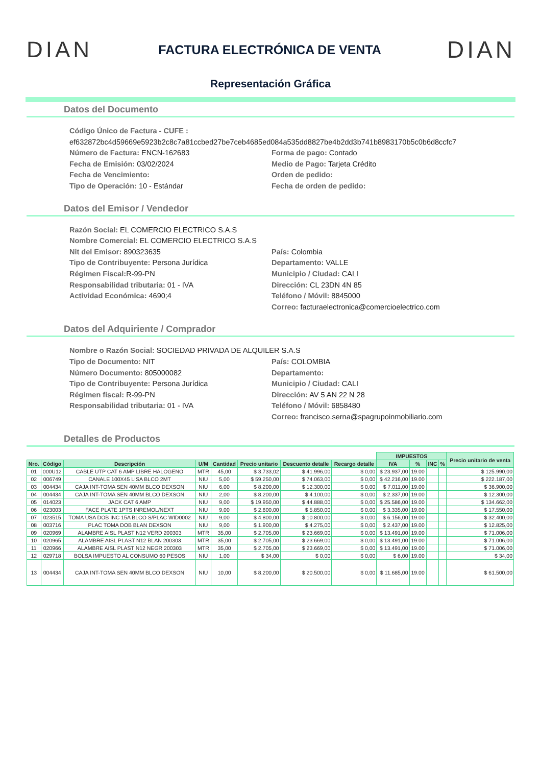DIAN FACTURA ELECTRÓNICA DE VENTA DIAN
Representación Gráfica
Datos del Documento
Código Único de Factura - CUFE :
ef632872bc4d59669e5923b2c8c7a81ccbed27be7ceb4685ed084a535dd8827be4b2dd3b741b8983170b5c0b6d8ccfc7
Número de Factura: ENCN-162683
Forma de pago: Contado
Fecha de Emisión: 03/02/2024
Medio de Pago: Tarjeta Crédito
Fecha de Vencimiento:
Orden de pedido:
Tipo de Operación: 10 - Estándar
Fecha de orden de pedido:
Datos del Emisor / Vendedor
Razón Social: EL COMERCIO ELECTRICO S.A.S
Nombre Comercial: EL COMERCIO ELECTRICO S.A.S
Nit del Emisor: 890323635
País: Colombia
Tipo de Contribuyente: Persona Jurídica
Departamento: VALLE
Régimen Fiscal: R-99-PN
Municipio / Ciudad: CALI
Responsabilidad tributaria: 01 - IVA
Dirección: CL 23DN 4N 85
Actividad Económica: 4690;4
Teléfono / Móvil: 8845000
Correo: facturaelectronica@comercioelectrico.com
Datos del Adquiriente / Comprador
Nombre o Razón Social: SOCIEDAD PRIVADA DE ALQUILER S.A.S
Tipo de Documento: NIT
País: COLOMBIA
Número Documento: 805000082
Departamento:
Tipo de Contribuyente: Persona Jurídica
Municipio / Ciudad: CALI
Régimen fiscal: R-99-PN
Dirección: AV 5 AN 22 N 28
Responsabilidad tributaria: 01 - IVA
Teléfono / Móvil: 6858480
Correo: francisco.serna@spagrupoinmobiliario.com
Detalles de Productos
| | | | | | | | | IMPUESTOS | | | | Precio unitario de venta |
| --- | --- | --- | --- | --- | --- | --- | --- | --- | --- | --- | --- | --- |
| Nro. | Código | Descripción | U/M | Cantidad | Precio unitario | Descuento detalle | Recargo detalle | IVA | % | INC | % | |
| 01 | 000U12 | CABLE UTP CAT 6 AMP LIBRE HALOGENO | MTR | 45,00 | $ 3.733,02 | $ 41.996,00 | $ 0,00 | $ 23.937,00 | 19.00 | | | $ 125.990,00 |
| 02 | 006749 | CANALE 100X45 LISA BLCO 2MT | NIU | 5,00 | $ 59.250,00 | $ 74.063,00 | $ 0,00 | $ 42.216,00 | 19.00 | | | $ 222.187,00 |
| 03 | 004434 | CAJA INT-TOMA SEN 40MM BLCO DEXSON | NIU | 6,00 | $ 8.200,00 | $ 12.300,00 | $ 0,00 | $ 7.011,00 | 19.00 | | | $ 36.900,00 |
| 04 | 004434 | CAJA INT-TOMA SEN 40MM BLCO DEXSON | NIU | 2,00 | $ 8.200,00 | $ 4.100,00 | $ 0,00 | $ 2.337,00 | 19.00 | | | $ 12.300,00 |
| 05 | 014023 | JACK CAT 6 AMP | NIU | 9,00 | $ 19.950,00 | $ 44.888,00 | $ 0,00 | $ 25.586,00 | 19.00 | | | $ 134.662,00 |
| 06 | 023003 | FACE PLATE 1PTS INREMOL/NEXT | NIU | 9,00 | $ 2.600,00 | $ 5.850,00 | $ 0,00 | $ 3.335,00 | 19.00 | | | $ 17.550,00 |
| 07 | 023515 | TOMA USA DOB INC 15A BLCO S/PLAC WID0002 | NIU | 9,00 | $ 4.800,00 | $ 10.800,00 | $ 0,00 | $ 6.156,00 | 19.00 | | | $ 32.400,00 |
| 08 | 003716 | PLAC TOMA DOB BLAN DEXSON | NIU | 9,00 | $ 1.900,00 | $ 4.275,00 | $ 0,00 | $ 2.437,00 | 19.00 | | | $ 12.825,00 |
| 09 | 020969 | ALAMBRE AISL PLAST N12 VERD 200303 | MTR | 35,00 | $ 2.705,00 | $ 23.669,00 | $ 0,00 | $ 13.491,00 | 19.00 | | | $ 71.006,00 |
| 10 | 020965 | ALAMBRE AISL PLAST N12 BLAN 200303 | MTR | 35,00 | $ 2.705,00 | $ 23.669,00 | $ 0,00 | $ 13.491,00 | 19.00 | | | $ 71.006,00 |
| 11 | 020966 | ALAMBRE AISL PLAST N12 NEGR 200303 | MTR | 35,00 | $ 2.705,00 | $ 23.669,00 | $ 0,00 | $ 13.491,00 | 19.00 | | | $ 71.006,00 |
| 12 | 029718 | BOLSA IMPUESTO AL CONSUMO 60 PESOS | NIU | 1,00 | $ 34,00 | $ 0,00 | $ 0,00 | $ 6,00 | 19.00 | | | $ 34,00 |
| 13 | 004434 | CAJA INT-TOMA SEN 40MM BLCO DEXSON | NIU | 10,00 | $ 8.200,00 | $ 20.500,00 | $ 0,00 | $ 11.685,00 | 19.00 | | | $ 61.500,00 |